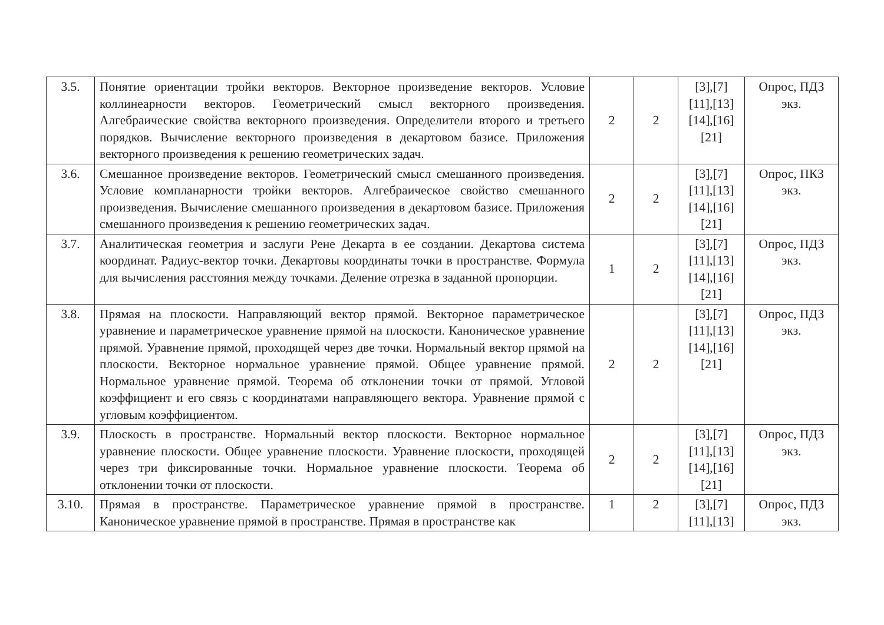| 3.5. | Понятие ориентации тройки векторов. Векторное произведение векторов. Условие коллинеарности векторов. Геометрический смысл векторного произведения. Алгебраические свойства векторного произведения. Определители второго и третьего порядков. Вычисление векторного произведения в декартовом базисе. Приложения векторного произведения к решению геометрических задач. | 2 | 2 | [3],[7] [11],[13] [14],[16] [21] | Опрос, ПДЗ экз. |
| 3.6. | Смешанное произведение векторов. Геометрический смысл смешанного произведения. Условие компланарности тройки векторов. Алгебраическое свойство смешанного произведения. Вычисление смешанного произведения в декартовом базисе. Приложения смешанного произведения к решению геометрических задач. | 2 | 2 | [3],[7] [11],[13] [14],[16] [21] | Опрос, ПКЗ экз. |
| 3.7. | Аналитическая геометрия и заслуги Рене Декарта в ее создании. Декартова система координат. Радиус-вектор точки. Декартовы координаты точки в пространстве. Формула для вычисления расстояния между точками. Деление отрезка в заданной пропорции. | 1 | 2 | [3],[7] [11],[13] [14],[16] [21] | Опрос, ПДЗ экз. |
| 3.8. | Прямая на плоскости. Направляющий вектор прямой. Векторное параметрическое уравнение и параметрическое уравнение прямой на плоскости. Каноническое уравнение прямой. Уравнение прямой, проходящей через две точки. Нормальный вектор прямой на плоскости. Векторное нормальное уравнение прямой. Общее уравнение прямой. Нормальное уравнение прямой. Теорема об отклонении точки от прямой. Угловой коэффициент и его связь с координатами направляющего вектора. Уравнение прямой с угловым коэффициентом. | 2 | 2 | [3],[7] [11],[13] [14],[16] [21] | Опрос, ПДЗ экз. |
| 3.9. | Плоскость в пространстве. Нормальный вектор плоскости. Векторное нормальное уравнение плоскости. Общее уравнение плоскости. Уравнение плоскости, проходящей через три фиксированные точки. Нормальное уравнение плоскости. Теорема об отклонении точки от плоскости. | 2 | 2 | [3],[7] [11],[13] [14],[16] [21] | Опрос, ПДЗ экз. |
| 3.10. | Прямая в пространстве. Параметрическое уравнение прямой в пространстве. Каноническое уравнение прямой в пространстве. Прямая в пространстве как | 1 | 2 | [3],[7] [11],[13] | Опрос, ПДЗ экз. |